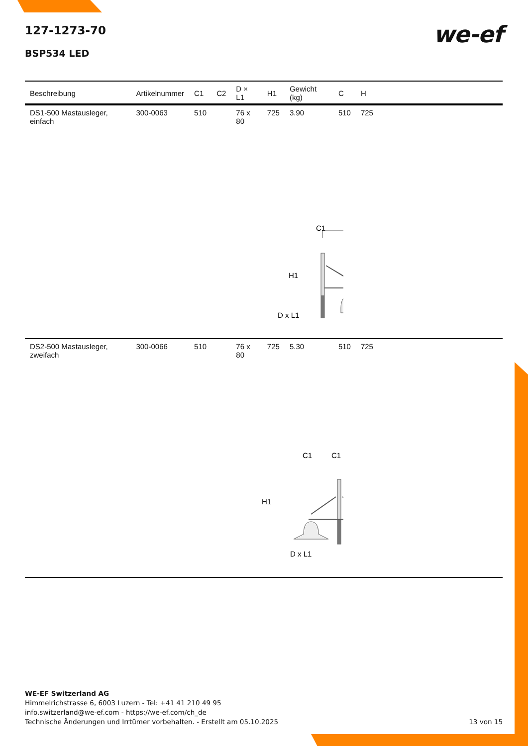127-1273-70
we-ef
BSP534 LED
| Beschreibung | Artikelnummer | C1 | C2 | D × L1 | H1 | Gewicht (kg) | C | H | |
| --- | --- | --- | --- | --- | --- | --- | --- | --- | --- |
| DS1-500 Mastausleger, einfach | 300-0063 | 510 | | 76 x 80 | 725 | 3.90 | 510 | 725 | |
| C1 H1 D x L1 | | | | | | | | | |
| DS2-500 Mastausleger, zweifach | 300-0066 | 510 | | 76 x 80 | 725 | 5.30 | 510 | 725 | |
| C1 C1 H1 D x L1 | | | | | | | | | |
WE-EF Switzerland AG
Himmelrichstrasse 6, 6003 Luzern - Tel: +41 41 210 49 95
info.switzerland@we-ef.com - https://we-ef.com/ch_de
Technische Änderungen und Irrtümer vorbehalten. - Erstellt am 05.10.2025 13 von 15